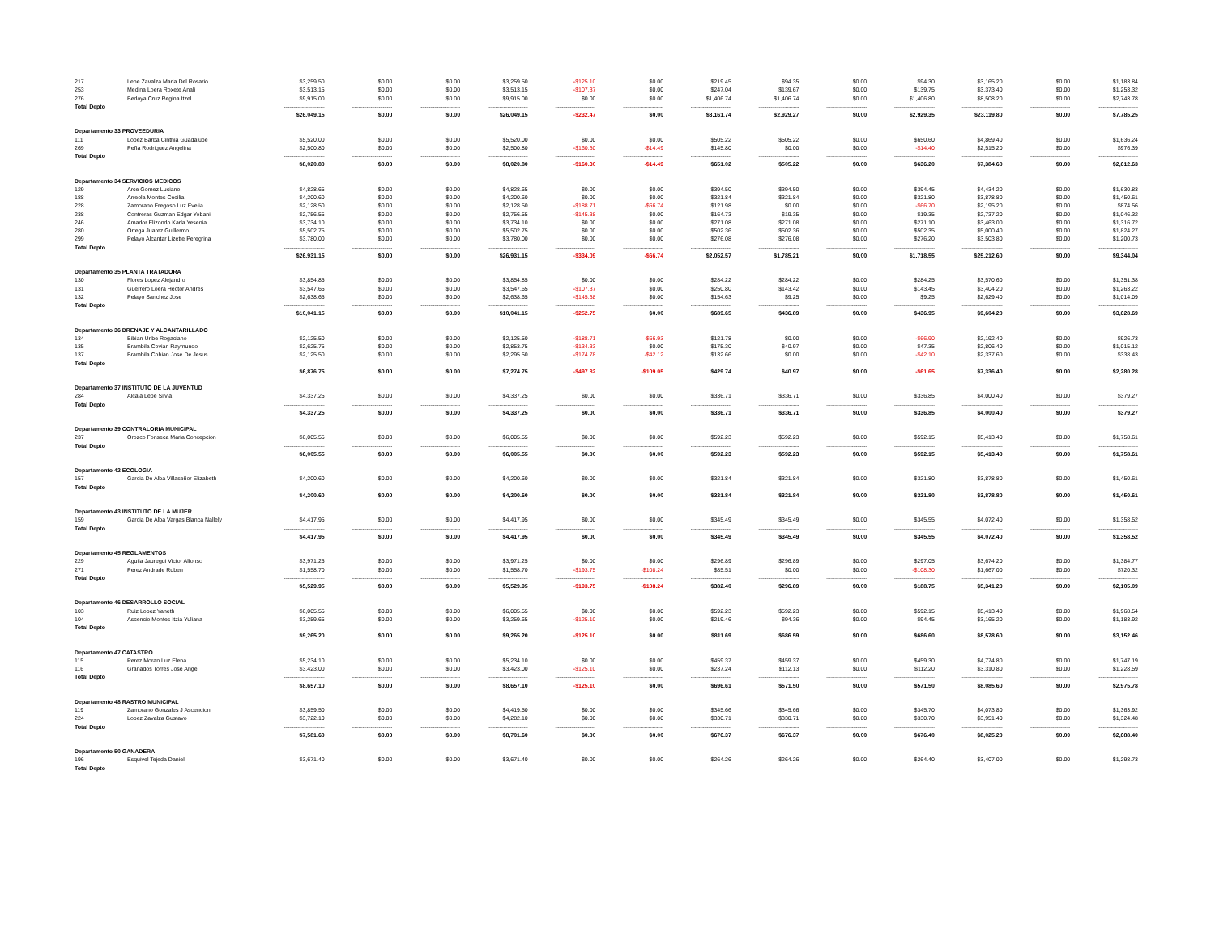| 217 | Lepe Zavalza Maria Del Rosario | $3,259.50 | $0.00 | $0.00 | $3,259.50 | -$125.10 | $0.00 | $219.45 | $94.35 | $0.00 | $94.30 | $3,165.20 | $0.00 | $1,183.84 |
| 253 | Medina Loera Roxete Anali | $3,513.15 | $0.00 | $0.00 | $3,513.15 | -$107.37 | $0.00 | $247.04 | $139.67 | $0.00 | $139.75 | $3,373.40 | $0.00 | $1,253.32 |
| 276 | Bedoya Cruz Regina Itzel | $9,915.00 | $0.00 | $0.00 | $9,915.00 | $0.00 | $0.00 | $1,406.74 | $1,406.74 | $0.00 | $1,406.80 | $8,508.20 | $0.00 | $2,743.78 |
| Total Depto | | ------------------------------ | ------------------------------ | ------------------------------ | ------------------------------ | ------------------------------ | ------------------------------ | ------------------------------ | ------------------------------ | ------------------------------ | ------------------------------ | ------------------------------ | ------------------------------ | ------------------------------ |
| | | $26,049.15 | $0.00 | $0.00 | $26,049.15 | -$232.47 | $0.00 | $3,161.74 | $2,929.27 | $0.00 | $2,929.35 | $23,119.80 | $0.00 | $7,785.25 |
| Departamento 33 PROVEEDURIA | | | | | | | | | | | | | | |
| 111 | Lopez Barba Cinthia Guadalupe | $5,520.00 | $0.00 | $0.00 | $5,520.00 | $0.00 | $0.00 | $505.22 | $505.22 | $0.00 | $650.60 | $4,869.40 | $0.00 | $1,636.24 |
| 269 | Peña Rodriguez Angelina | $2,500.80 | $0.00 | $0.00 | $2,500.80 | -$160.30 | -$14.49 | $145.80 | $0.00 | $0.00 | -$14.40 | $2,515.20 | $0.00 | $976.39 |
| Total Depto | | ------------------------------ | ------------------------------ | ------------------------------ | ------------------------------ | ------------------------------ | ------------------------------ | ------------------------------ | ------------------------------ | ------------------------------ | ------------------------------ | ------------------------------ | ------------------------------ | ------------------------------ |
| | | $8,020.80 | $0.00 | $0.00 | $8,020.80 | -$160.30 | -$14.49 | $651.02 | $505.22 | $0.00 | $636.20 | $7,384.60 | $0.00 | $2,612.63 |
| Departamento 34 SERVICIOS MEDICOS | | | | | | | | | | | | | | |
| 129 | Arce Gomez Luciano | $4,828.65 | $0.00 | $0.00 | $4,828.65 | $0.00 | $0.00 | $394.50 | $394.50 | $0.00 | $394.45 | $4,434.20 | $0.00 | $1,630.83 |
| 188 | Arreola Montes Cecilia | $4,200.60 | $0.00 | $0.00 | $4,200.60 | $0.00 | $0.00 | $321.84 | $321.84 | $0.00 | $321.80 | $3,878.80 | $0.00 | $1,450.61 |
| 228 | Zamorano Fregoso Luz Evelia | $2,128.50 | $0.00 | $0.00 | $2,128.50 | -$188.71 | -$66.74 | $121.98 | $0.00 | $0.00 | -$66.70 | $2,195.20 | $0.00 | $874.56 |
| 238 | Contreras Guzman Edgar Yobani | $2,756.55 | $0.00 | $0.00 | $2,756.55 | -$145.38 | $0.00 | $164.73 | $19.35 | $0.00 | $19.35 | $2,737.20 | $0.00 | $1,046.32 |
| 246 | Amador Elizondo Karla Yesenia | $3,734.10 | $0.00 | $0.00 | $3,734.10 | $0.00 | $0.00 | $271.08 | $271.08 | $0.00 | $271.10 | $3,463.00 | $0.00 | $1,316.72 |
| 280 | Ortega Juarez Guillermo | $5,502.75 | $0.00 | $0.00 | $5,502.75 | $0.00 | $0.00 | $502.36 | $502.36 | $0.00 | $502.35 | $5,000.40 | $0.00 | $1,824.27 |
| 299 | Pelayo Alcantar Lizette Peregrina | $3,780.00 | $0.00 | $0.00 | $3,780.00 | $0.00 | $0.00 | $276.08 | $276.08 | $0.00 | $276.20 | $3,503.80 | $0.00 | $1,200.73 |
| Total Depto | | ------------------------------ | ------------------------------ | ------------------------------ | ------------------------------ | ------------------------------ | ------------------------------ | ------------------------------ | ------------------------------ | ------------------------------ | ------------------------------ | ------------------------------ | ------------------------------ | ------------------------------ |
| | | $26,931.15 | $0.00 | $0.00 | $26,931.15 | -$334.09 | -$66.74 | $2,052.57 | $1,785.21 | $0.00 | $1,718.55 | $25,212.60 | $0.00 | $9,344.04 |
| Departamento 35 PLANTA TRATADORA | | | | | | | | | | | | | | |
| 130 | Flores Lopez Alejandro | $3,854.85 | $0.00 | $0.00 | $3,854.85 | $0.00 | $0.00 | $284.22 | $284.22 | $0.00 | $284.25 | $3,570.60 | $0.00 | $1,351.38 |
| 131 | Guerrero Loera Hector Andres | $3,547.65 | $0.00 | $0.00 | $3,547.65 | -$107.37 | $0.00 | $250.80 | $143.42 | $0.00 | $143.45 | $3,404.20 | $0.00 | $1,263.22 |
| 132 | Pelayo Sanchez Jose | $2,638.65 | $0.00 | $0.00 | $2,638.65 | -$145.38 | $0.00 | $154.63 | $9.25 | $0.00 | $9.25 | $2,629.40 | $0.00 | $1,014.09 |
| Total Depto | | ------------------------------ | ------------------------------ | ------------------------------ | ------------------------------ | ------------------------------ | ------------------------------ | ------------------------------ | ------------------------------ | ------------------------------ | ------------------------------ | ------------------------------ | ------------------------------ | ------------------------------ |
| | | $10,041.15 | $0.00 | $0.00 | $10,041.15 | -$252.75 | $0.00 | $689.65 | $436.89 | $0.00 | $436.95 | $9,604.20 | $0.00 | $3,628.69 |
| Departamento 36 DRENAJE Y ALCANTARILLADO | | | | | | | | | | | | | | |
| 134 | Bibian Uribe Rogaciano | $2,125.50 | $0.00 | $0.00 | $2,125.50 | -$188.71 | -$66.93 | $121.78 | $0.00 | $0.00 | -$66.90 | $2,192.40 | $0.00 | $926.73 |
| 135 | Brambila Covian Raymundo | $2,625.75 | $0.00 | $0.00 | $2,853.75 | -$134.33 | $0.00 | $175.30 | $40.97 | $0.00 | $47.35 | $2,806.40 | $0.00 | $1,015.12 |
| 137 | Brambila Cobian Jose De Jesus | $2,125.50 | $0.00 | $0.00 | $2,295.50 | -$174.78 | -$42.12 | $132.66 | $0.00 | $0.00 | -$42.10 | $2,337.60 | $0.00 | $338.43 |
| Total Depto | | ------------------------------ | ------------------------------ | ------------------------------ | ------------------------------ | ------------------------------ | ------------------------------ | ------------------------------ | ------------------------------ | ------------------------------ | ------------------------------ | ------------------------------ | ------------------------------ | ------------------------------ |
| | | $6,876.75 | $0.00 | $0.00 | $7,274.75 | -$497.82 | -$109.05 | $429.74 | $40.97 | $0.00 | -$61.65 | $7,336.40 | $0.00 | $2,280.28 |
| Departamento 37 INSTITUTO DE LA JUVENTUD | | | | | | | | | | | | | | |
| 284 | Alcala Lepe Silvia | $4,337.25 | $0.00 | $0.00 | $4,337.25 | $0.00 | $0.00 | $336.71 | $336.71 | $0.00 | $336.85 | $4,000.40 | $0.00 | $379.27 |
| Total Depto | | ------------------------------ | ------------------------------ | ------------------------------ | ------------------------------ | ------------------------------ | ------------------------------ | ------------------------------ | ------------------------------ | ------------------------------ | ------------------------------ | ------------------------------ | ------------------------------ | ------------------------------ |
| | | $4,337.25 | $0.00 | $0.00 | $4,337.25 | $0.00 | $0.00 | $336.71 | $336.71 | $0.00 | $336.85 | $4,000.40 | $0.00 | $379.27 |
| Departamento 39 CONTRALORIA MUNICIPAL | | | | | | | | | | | | | | |
| 237 | Orozco Fonseca Maria Concepcion | $6,005.55 | $0.00 | $0.00 | $6,005.55 | $0.00 | $0.00 | $592.23 | $592.23 | $0.00 | $592.15 | $5,413.40 | $0.00 | $1,758.61 |
| Total Depto | | ------------------------------ | ------------------------------ | ------------------------------ | ------------------------------ | ------------------------------ | ------------------------------ | ------------------------------ | ------------------------------ | ------------------------------ | ------------------------------ | ------------------------------ | ------------------------------ | ------------------------------ |
| | | $6,005.55 | $0.00 | $0.00 | $6,005.55 | $0.00 | $0.00 | $592.23 | $592.23 | $0.00 | $592.15 | $5,413.40 | $0.00 | $1,758.61 |
| Departamento 42 ECOLOGIA | | | | | | | | | | | | | | |
| 157 | Garcia De Alba Villaseñor Elizabeth | $4,200.60 | $0.00 | $0.00 | $4,200.60 | $0.00 | $0.00 | $321.84 | $321.84 | $0.00 | $321.80 | $3,878.80 | $0.00 | $1,450.61 |
| Total Depto | | ------------------------------ | ------------------------------ | ------------------------------ | ------------------------------ | ------------------------------ | ------------------------------ | ------------------------------ | ------------------------------ | ------------------------------ | ------------------------------ | ------------------------------ | ------------------------------ | ------------------------------ |
| | | $4,200.60 | $0.00 | $0.00 | $4,200.60 | $0.00 | $0.00 | $321.84 | $321.84 | $0.00 | $321.80 | $3,878.80 | $0.00 | $1,450.61 |
| Departamento 43 INSTITUTO DE LA MUJER | | | | | | | | | | | | | | |
| 159 | Garcia De Alba Vargas Blanca Nallely | $4,417.95 | $0.00 | $0.00 | $4,417.95 | $0.00 | $0.00 | $345.49 | $345.49 | $0.00 | $345.55 | $4,072.40 | $0.00 | $1,358.52 |
| Total Depto | | ------------------------------ | ------------------------------ | ------------------------------ | ------------------------------ | ------------------------------ | ------------------------------ | ------------------------------ | ------------------------------ | ------------------------------ | ------------------------------ | ------------------------------ | ------------------------------ | ------------------------------ |
| | | $4,417.95 | $0.00 | $0.00 | $4,417.95 | $0.00 | $0.00 | $345.49 | $345.49 | $0.00 | $345.55 | $4,072.40 | $0.00 | $1,358.52 |
| Departamento 45 REGLAMENTOS | | | | | | | | | | | | | | |
| 229 | Aguila Jauregui Victor Alfonso | $3,971.25 | $0.00 | $0.00 | $3,971.25 | $0.00 | $0.00 | $296.89 | $296.89 | $0.00 | $297.05 | $3,674.20 | $0.00 | $1,384.77 |
| 271 | Perez Andrade Ruben | $1,558.70 | $0.00 | $0.00 | $1,558.70 | -$193.75 | -$108.24 | $85.51 | $0.00 | $0.00 | -$108.30 | $1,667.00 | $0.00 | $720.32 |
| Total Depto | | ------------------------------ | ------------------------------ | ------------------------------ | ------------------------------ | ------------------------------ | ------------------------------ | ------------------------------ | ------------------------------ | ------------------------------ | ------------------------------ | ------------------------------ | ------------------------------ | ------------------------------ |
| | | $5,529.95 | $0.00 | $0.00 | $5,529.95 | -$193.75 | -$108.24 | $382.40 | $296.89 | $0.00 | $188.75 | $5,341.20 | $0.00 | $2,105.09 |
| Departamento 46 DESARROLLO SOCIAL | | | | | | | | | | | | | | |
| 103 | Ruiz Lopez Yaneth | $6,005.55 | $0.00 | $0.00 | $6,005.55 | $0.00 | $0.00 | $592.23 | $592.23 | $0.00 | $592.15 | $5,413.40 | $0.00 | $1,968.54 |
| 104 | Ascencio Montes Itzia Yuliana | $3,259.65 | $0.00 | $0.00 | $3,259.65 | -$125.10 | $0.00 | $219.46 | $94.36 | $0.00 | $94.45 | $3,165.20 | $0.00 | $1,183.92 |
| Total Depto | | ------------------------------ | ------------------------------ | ------------------------------ | ------------------------------ | ------------------------------ | ------------------------------ | ------------------------------ | ------------------------------ | ------------------------------ | ------------------------------ | ------------------------------ | ------------------------------ | ------------------------------ |
| | | $9,265.20 | $0.00 | $0.00 | $9,265.20 | -$125.10 | $0.00 | $811.69 | $686.59 | $0.00 | $686.60 | $8,578.60 | $0.00 | $3,152.46 |
| Departamento 47 CATASTRO | | | | | | | | | | | | | | |
| 115 | Perez Moran Luz Elena | $5,234.10 | $0.00 | $0.00 | $5,234.10 | $0.00 | $0.00 | $459.37 | $459.37 | $0.00 | $459.30 | $4,774.80 | $0.00 | $1,747.19 |
| 116 | Granados Torres Jose Angel | $3,423.00 | $0.00 | $0.00 | $3,423.00 | -$125.10 | $0.00 | $237.24 | $112.13 | $0.00 | $112.20 | $3,310.80 | $0.00 | $1,228.59 |
| Total Depto | | ------------------------------ | ------------------------------ | ------------------------------ | ------------------------------ | ------------------------------ | ------------------------------ | ------------------------------ | ------------------------------ | ------------------------------ | ------------------------------ | ------------------------------ | ------------------------------ | ------------------------------ |
| | | $8,657.10 | $0.00 | $0.00 | $8,657.10 | -$125.10 | $0.00 | $696.61 | $571.50 | $0.00 | $571.50 | $8,085.60 | $0.00 | $2,975.78 |
| Departamento 48 RASTRO MUNICIPAL | | | | | | | | | | | | | | |
| 119 | Zamorano Gonzales J Ascencion | $3,859.50 | $0.00 | $0.00 | $4,419.50 | $0.00 | $0.00 | $345.66 | $345.66 | $0.00 | $345.70 | $4,073.80 | $0.00 | $1,363.92 |
| 224 | Lopez Zavalza Gustavo | $3,722.10 | $0.00 | $0.00 | $4,282.10 | $0.00 | $0.00 | $330.71 | $330.71 | $0.00 | $330.70 | $3,951.40 | $0.00 | $1,324.48 |
| Total Depto | | ------------------------------ | ------------------------------ | ------------------------------ | ------------------------------ | ------------------------------ | ------------------------------ | ------------------------------ | ------------------------------ | ------------------------------ | ------------------------------ | ------------------------------ | ------------------------------ | ------------------------------ |
| | | $7,581.60 | $0.00 | $0.00 | $8,701.60 | $0.00 | $0.00 | $676.37 | $676.37 | $0.00 | $676.40 | $8,025.20 | $0.00 | $2,688.40 |
| Departamento 50 GANADERA | | | | | | | | | | | | | | |
| 196 | Esquivel Tejeda Daniel | $3,671.40 | $0.00 | $0.00 | $3,671.40 | $0.00 | $0.00 | $264.26 | $264.26 | $0.00 | $264.40 | $3,407.00 | $0.00 | $1,298.73 |
| Total Depto | | ------------------------------ | ------------------------------ | ------------------------------ | ------------------------------ | ------------------------------ | ------------------------------ | ------------------------------ | ------------------------------ | ------------------------------ | ------------------------------ | ------------------------------ | ------------------------------ | ------------------------------ |